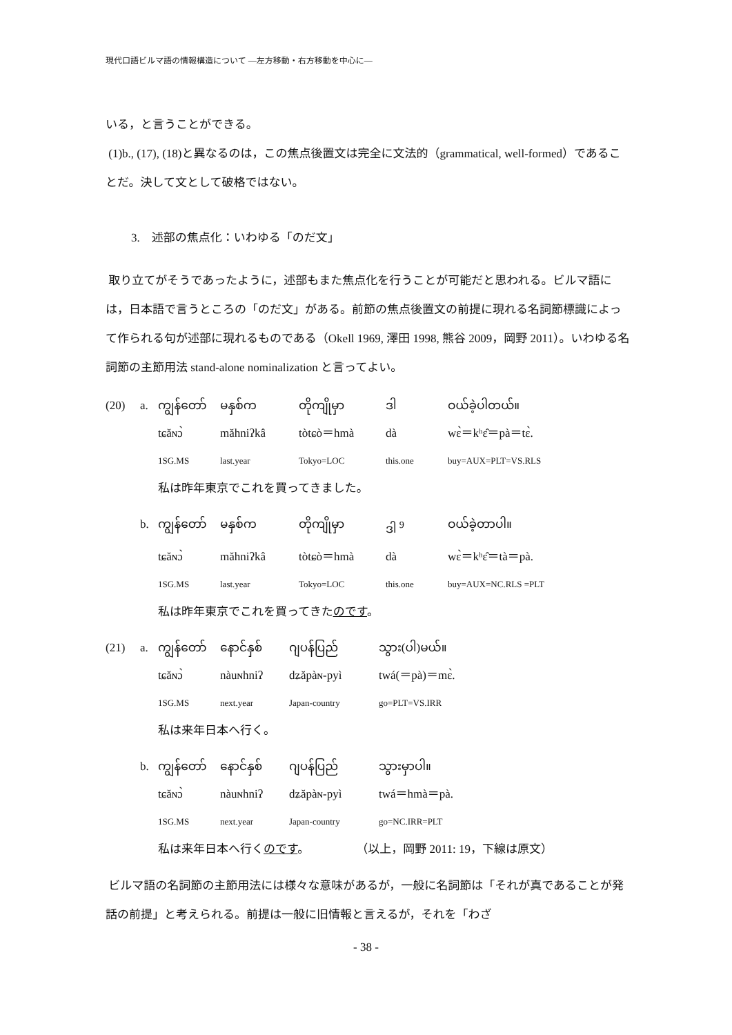現代口語ビルマ語の情報構造について ―左方移動・右方移動を中心に―
いる，と言うことができる。
(1)b., (17), (18)と異なるのは，この焦点後置文は完全に文法的（grammatical, well-formed）であることだ。決して文として破格ではない。
3.　述部の焦点化：いわゆる「のだ文」
取り立てがそうであったように，述部もまた焦点化を行うことが可能だと思われる。ビルマ語には，日本語で言うところの「のだ文」がある。前節の焦点後置文の前提に現れる名詞節標識によって作られる句が述部に現れるものである（Okell 1969, 澤田 1998, 熊谷 2009，岡野 2011）。いわゆる名詞節の主節用法 stand-alone nominalization と言ってよい。
(20) a. ကျွန်တော် မနှစ်က တိုကျိုမှာ ဒါ ဝယ်ခဲ့ပါတယ်။ tɕăɴɔ̀ măhniʔkâ tòtɕò＝hmà dà wɛ̀＝kʰɛ̂＝pà＝tɛ̀. 1SG.MS last.year Tokyo=LOC this.one buy=AUX=PLT=VS.RLS 私は昨年東京でこれを買ってきました。
b. ကျွန်တော် မနှစ်က တိုကျိုမှာ ဒါ <sup>9</sup> ဝယ်ခဲ့တာပါ။ tɕăɴɔ̀ măhniʔkâ tòtɕò＝hmà dà wɛ̀＝kʰɛ̂＝tà＝pà. 1SG.MS last.year Tokyo=LOC this.one buy=AUX=NC.RLS =PLT 私は昨年東京でこれを買ってきたのです。
(21) a. ကျွန်တော် နောင်နှစ် ဂျပန်ပြည် သွား(ပါ)မယ်။ tɕăɴɔ̀ nàuɴhniʔ dʑăpàɴ-pyì twá(＝pà)＝mɛ̀. 1SG.MS next.year Japan-country go=PLT=VS.IRR 私は来年日本へ行く。
b. ကျွန်တော် နောင်နှစ် ဂျပန်ပြည် သွားမှာပါ။ tɕăɴɔ̀ nàuɴhniʔ dʑăpàɴ-pyì twá＝hmà＝pà. 1SG.MS next.year Japan-country go=NC.IRR=PLT 私は来年日本へ行くのです。　　　　　（以上，岡野 2011: 19，下線は原文）
ビルマ語の名詞節の主節用法には様々な意味があるが，一般に名詞節は「それが真であることが発話の前提」と考えられる。前提は一般に旧情報と言えるが，それを「わざ
- 38 -